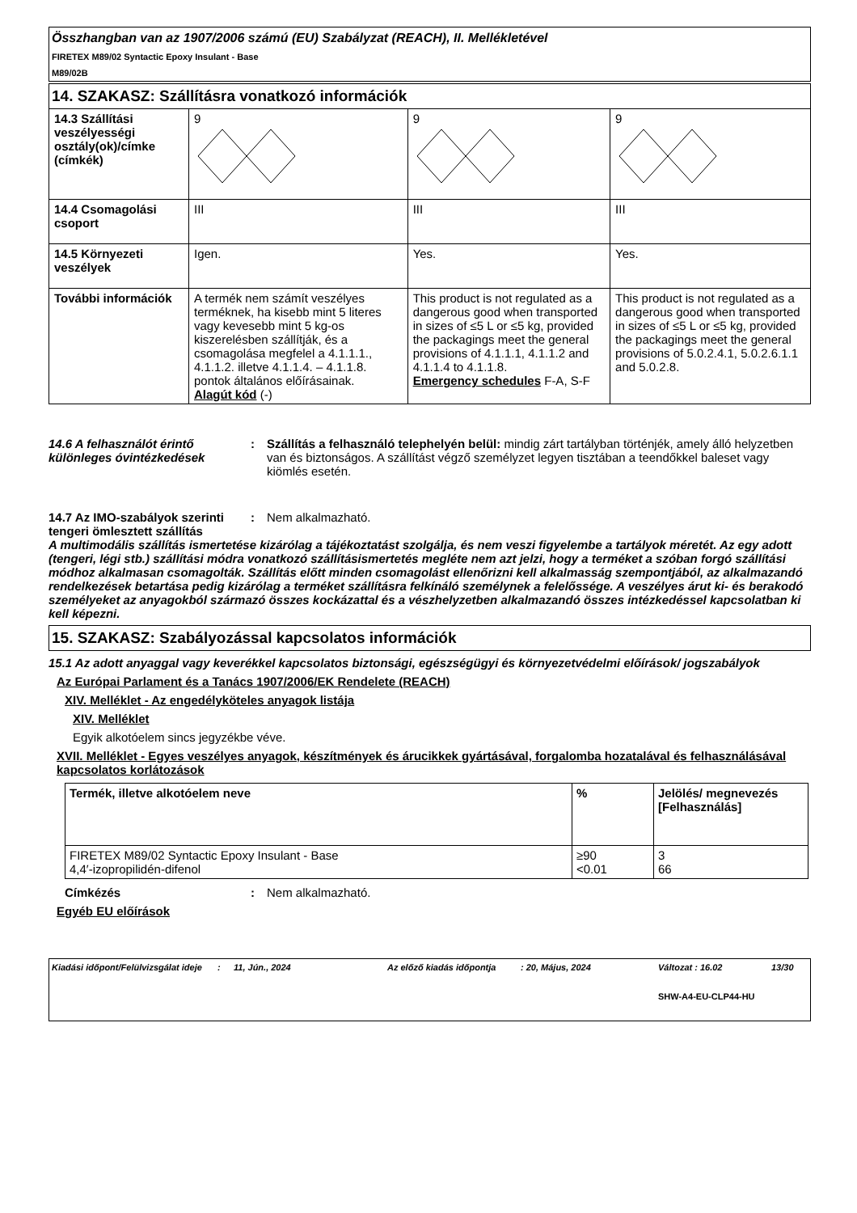Összhangban van az 1907/2006 számú (EU) Szabályzat (REACH), II. Mellékletével
FIRETEX M89/02 Syntactic Epoxy Insulant - Base
M89/02B
14. SZAKASZ: Szállításra vonatkozó információk
| 14.3 Szállítási veszélyességi osztály(ok)/címke (címkék) | 9 | 9 | 9 |
| 14.4 Csomagolási csoport | III | III | III |
| 14.5 Környezeti veszélyek | Igen. | Yes. | Yes. |
| További információk | A termék nem számít veszélyes terméknek, ha kisebb mint 5 literes vagy kevesebb mint 5 kg-os kiszerelésben szállítják, és a csomagolása megfelel a 4.1.1.1., 4.1.1.2. illetve 4.1.1.4. – 4.1.1.8. pontok általános előírásainak. Alagút kód (-) | This product is not regulated as a dangerous good when transported in sizes of ≤5 L or ≤5 kg, provided the packagings meet the general provisions of 4.1.1.1, 4.1.1.2 and 4.1.1.4 to 4.1.1.8. Emergency schedules F-A, S-F | This product is not regulated as a dangerous good when transported in sizes of ≤5 L or ≤5 kg, provided the packagings meet the general provisions of 5.0.2.4.1, 5.0.2.6.1.1 and 5.0.2.8. |
14.6 A felhasználót érintő különleges óvintézkedések
: Szállítás a felhasználó telephelyén belül: mindig zárt tartályban történjék, amely álló helyzetben van és biztonságos. A szállítást végző személyzet legyen tisztában a teendőkkel baleset vagy kiömlés esetén.
14.7 Az IMO-szabályok szerinti tengeri ömlesztett szállítás
: Nem alkalmazható.
A multimodális szállítás ismertetése kizárólag a tájékoztatást szolgálja, és nem veszi figyelembe a tartályok méretét. Az egy adott (tengeri, légi stb.) szállítási módra vonatkozó szállításismertetés megléte nem azt jelzi, hogy a terméket a szóban forgó szállítási módhoz alkalmasan csomagolták. Szállítás előtt minden csomagolást ellenőrizni kell alkalmasság szempontjából, az alkalmazandó rendelkezések betartása pedig kizárólag a terméket szállításra felkínáló személynek a felelőssége. A veszélyes árut ki- és berakodó személyeket az anyagokból származó összes kockázattal és a vészhelyzetben alkalmazandó összes intézkedéssel kapcsolatban ki kell képezni.
15. SZAKASZ: Szabályozással kapcsolatos információk
15.1 Az adott anyaggal vagy keverékkel kapcsolatos biztonsági, egészségügyi és környezetvédelmi előírások/ jogszabályok
Az Európai Parlament és a Tanács 1907/2006/EK Rendelete (REACH)
XIV. Melléklet - Az engedélyköteles anyagok listája
XIV. Melléklet
Egyik alkotóelem sincs jegyzékbe véve.
XVII. Melléklet - Egyes veszélyes anyagok, készítmények és árucikkek gyártásával, forgalomba hozatalával és felhasználásával kapcsolatos korlátozások
| Termék, illetve alkotóelem neve | % | Jelölés/ megnevezés [Felhasználás] |
| --- | --- | --- |
| FIRETEX M89/02 Syntactic Epoxy Insulant - Base 4,4′-izopropilidén-difenol | ≥90 <0.01 | 3 66 |
Címkézés : Nem alkalmazható.
Egyéb EU előírások
Kiadási időpont/Felülvizsgálat ideje
: 11, Jún., 2024 Az előző kiadás időpontja : 20, Május, 2024 Változat : 16.02
SHW-A4-EU-CLP44-HU
13/30